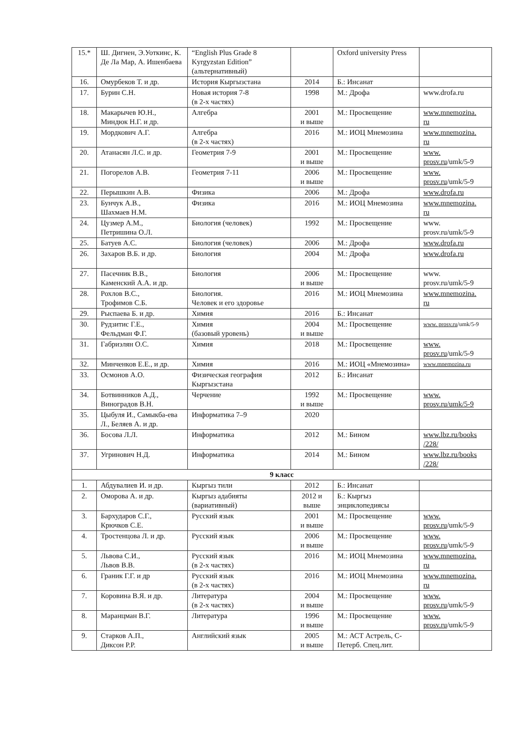| 15.* | Ш. Дигнен, Э.Уоткинс, К. Де Ла Мар, А. Ишенбаева | “English Plus Grade 8 Kyrgyzstan Edition” (альтернативный) | | Oxford university Press | |
| 16. | Омурбеков Т. и др. | История Кыргызстана | 2014 | Б.: Инсанат | |
| 17. | Бурин С.Н. | Новая история 7-8 (в 2-х частях) | 1998 | М.: Дрофа | www.drofa.ru |
| 18. | Макарычев Ю.Н., Миндюк Н.Г. и др. | Алгебра | 2001 и выше | М.: Просвещение | www.mnemozina. ru |
| 19. | Мордкович А.Г. | Алгебра (в 2-х частях) | 2016 | М.: ИОЦ Мнемозина | www.mnemozina. ru |
| 20. | Атанасян Л.С. и др. | Геометрия 7-9 | 2001 и выше | М.: Просвещение | www. prosv.ru /umk/5-9 |
| 21. | Погорелов А.В. | Геометрия 7-11 | 2006 и выше | М.: Просвещение | www. prosv.ru /umk/5-9 |
| 22. | Перышкин А.В. | Физика | 2006 | М.: Дрофа | www.drofa.ru |
| 23. | Бунчук А.В., Шахмаев Н.М. | Физика | 2016 | М.: ИОЦ Мнемозина | www.mnemozina. ru |
| 24. | Цузмер А.М., Петришина О.Л. | Биология (человек) | 1992 | М.: Просвещение | www. prosv.ru/umk/5-9 |
| 25. | Батуев А.С. | Биология (человек) | 2006 | М.: Дрофа | www.drofa.ru |
| 26. | Захаров В.Б. и др. | Биология | 2004 | М.: Дрофа | www.drofa.ru |
| 27. | Пасечник В.В., Каменский А.А. и др. | Биология | 2006 и выше | М.: Просвещение | www. prosv.ru/umk/5-9 |
| 28. | Рохлов В.С., Трофимов С.Б. | Биология. Человек и его здоровье | 2016 | М.: ИОЦ Мнемозина | www.mnemozina. ru |
| 29. | Рыспаева Б. и др. | Химия | 2016 | Б.: Инсанат | |
| 30. | Рудзитис Г.Е., Фельдман Ф.Г. | Химия (базовый уровень) | 2004 и выше | М.: Просвещение | www. prosv.ru /umk/5-9 |
| 31. | Габриэлян О.С. | Химия | 2018 | М.: Просвещение | www. prosv.ru /umk/5-9 |
| 32. | Минченков Е.Е., и др. | Химия | 2016 | М.: ИОЦ «Мнемозина» | www.mnemozina.ru |
| 33. | Осмонов А.О. | Физическая география Кыргызстана | 2012 | Б.: Инсанат | |
| 34. | Ботвинников А.Д., Виноградов В.Н. | Черчение | 1992 и выше | М.: Просвещение | www. prosv.ru/umk/5-9 |
| 35. | Цыбуля И., Самыкба-ева Л., Беляев А. и др. | Информатика 7–9 | 2020 | | |
| 36. | Босова Л.Л. | Информатика | 2012 | М.: Бином | www.lbz.ru/books /228/ |
| 37. | Угринович Н.Д. | Информатика | 2014 | М.: Бином | www.lbz.ru/books /228/ |
| 9 класс | | | | | |
| 1. | Абдувалиев И. и др. | Кыргыз тили | 2012 | Б.: Инсанат | |
| 2. | Оморова А. и др. | Кыргыз адабияты (вариативный) | 2012 и выше | Б.: Кыргыз энциклопедиясы | |
| 3. | Бархударов С.Г., Крючков С.Е. | Русский язык | 2001 и выше | М.: Просвещение | www. prosv.ru /umk/5-9 |
| 4. | Тростенцова Л. и др. | Русский язык | 2006 и выше | М.: Просвещение | www. prosv.ru /umk/5-9 |
| 5. | Львова С.И., Львов В.В. | Русский язык (в 2-х частях) | 2016 | М.: ИОЦ Мнемозина | www.mnemozina. ru |
| 6. | Граник Г.Г. и др | Русский язык (в 2-х частях) | 2016 | М.: ИОЦ Мнемозина | www.mnemozina. ru |
| 7. | Коровина В.Я. и др. | Литература (в 2-х частях) | 2004 и выше | М.: Просвещение | www. prosv.ru /umk/5-9 |
| 8. | Маранцман В.Г. | Литература | 1996 и выше | М.: Просвещение | www. prosv.ru /umk/5-9 |
| 9. | Старков А.П., Диксон Р.Р. | Английский язык | 2005 и выше | М.: АСТ Астрель, С-Петерб. Спец.лит. | |